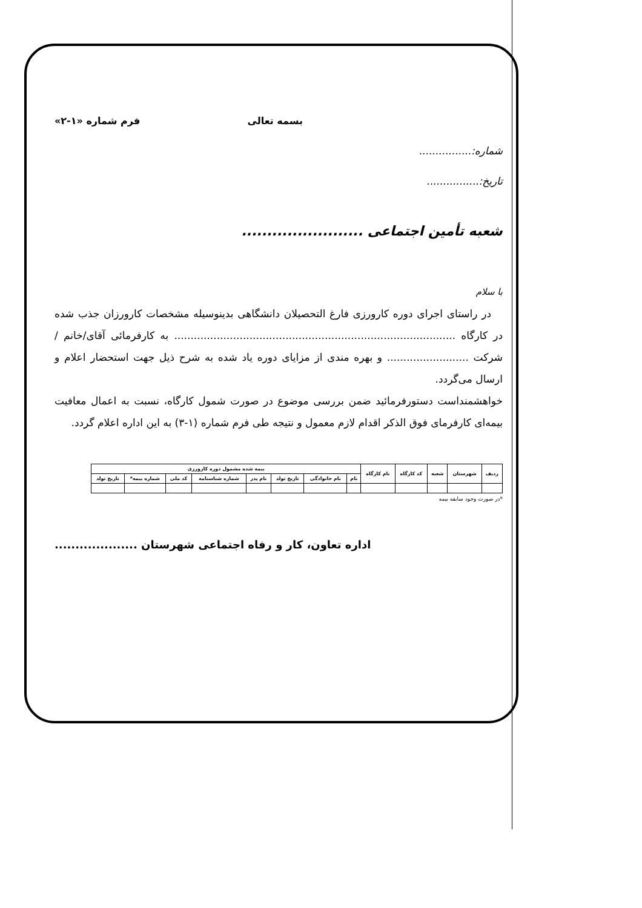بسمه تعالی فرم شماره «۱-۲»
شماره:................
تاریخ:................
شعبه تأمین اجتماعی ........................
با سلام
در راستای اجرای دوره کارورزی فارغ التحصیلان دانشگاهی بدینوسیله مشخصات کارورزان جذب شده در کارگاه ...................................................................................... به کارفرمائی آقای/خانم / شرکت ......................... و بهره مندی از مزایای دوره یاد شده به شرح ذیل جهت استحضار اعلام و ارسال می‌گردد.
خواهشمنداست دستورفرمائید ضمن بررسی موضوع در صورت شمول کارگاه، نسبت به اعمال معافیت بیمه‌ای کارفرمای فوق الذکر اقدام لازم معمول و نتیجه طی فرم شماره (۱-۳) به این اداره اعلام گردد.
| ردیف | شهرستان | شعبه | کد کارگاه | نام کارگاه | بیمه شده مشمول دوره کارورزی | | | | | | | |
| --- | --- | --- | --- | --- | --- | --- | --- | --- | --- | --- | --- | --- |
| | | | | | نام | نام خانوادگی | تاریخ تولد | نام پدر | شماره شناسنامه | کد ملی | شماره بیمه* | تاریخ تولد |
*در صورت وجود سابقه بیمه
اداره تعاون، کار و رفاه اجتماعی شهرستان ....................